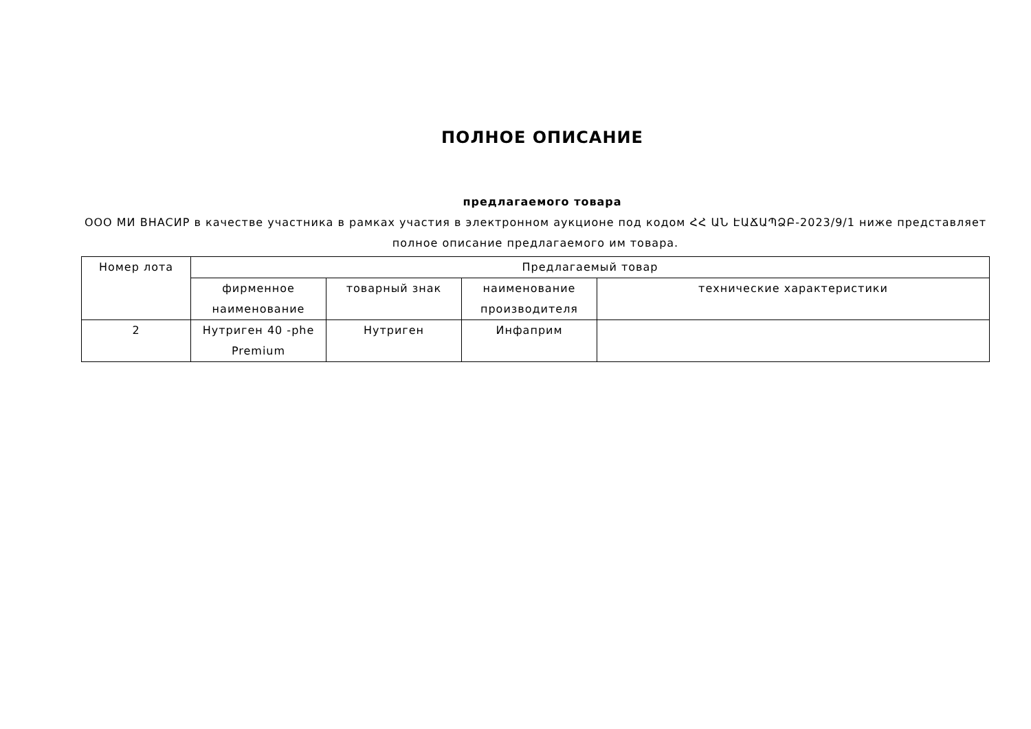ПОЛНОЕ ОПИСАНИЕ
предлагаемого товара
ООО МИ ВНАСИР в качестве участника в рамках участия в электронном аукционе под кодом ՀՀ ԱՆ ԷԱՃԱՊՁԲ-2023/9/1 ниже представляет полное описание предлагаемого им товара.
| Номер лота | Предлагаемый товар | | | |
| | фирменное наименование | товарный знак | наименование производителя | технические характеристики |
| 2 | Нутриген 40 -phe Premium | Нутриген | Инфаприм | |